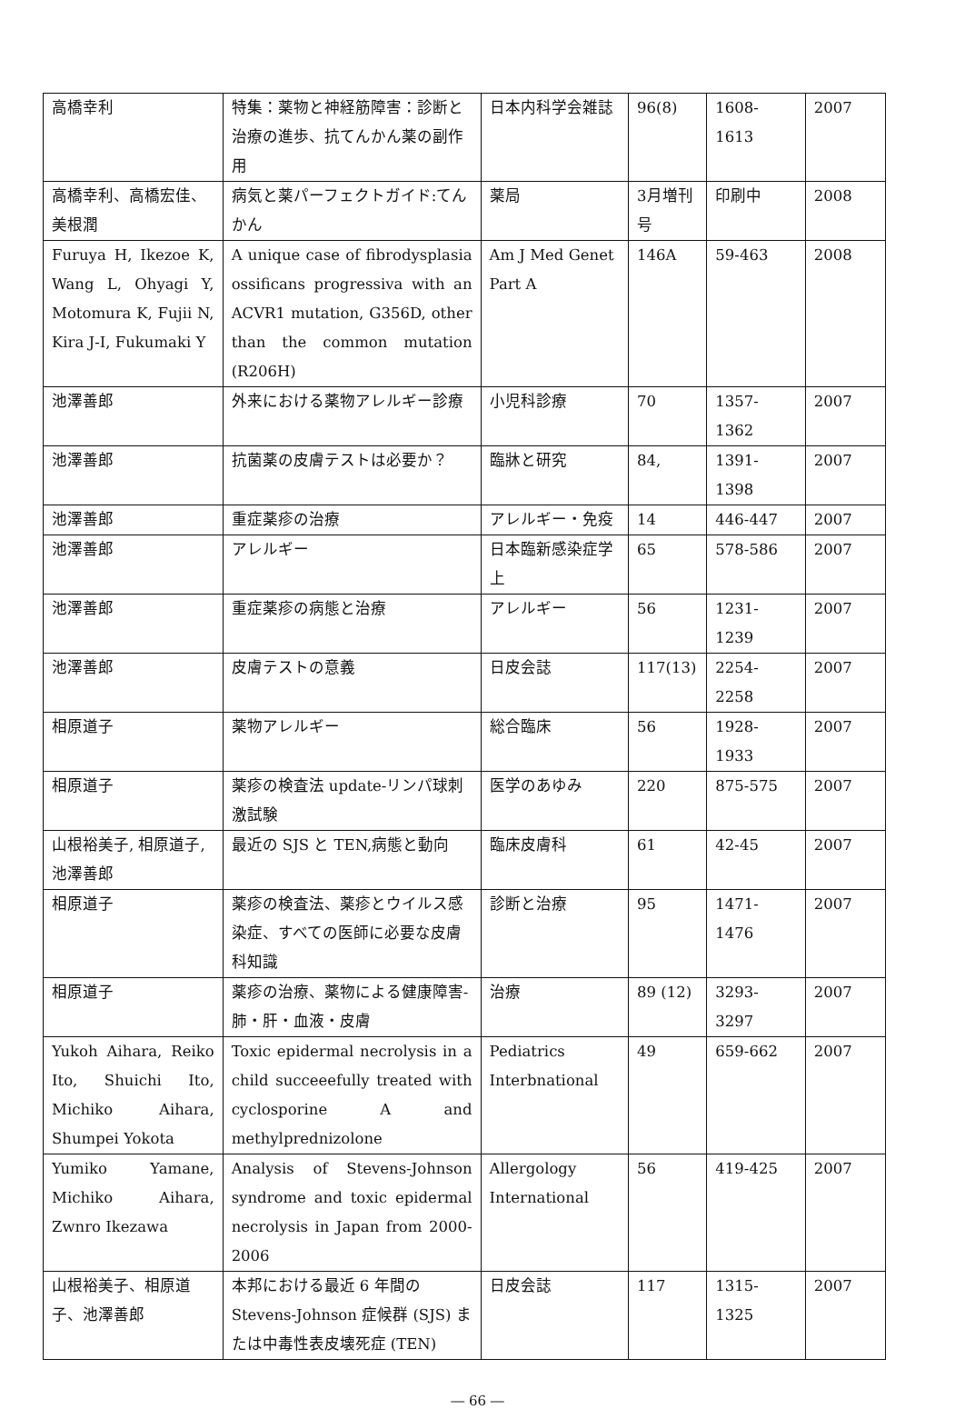| 高橋幸利 | 特集：薬物と神経筋障害：診断と治療の進歩、抗てんかん薬の副作用 | 日本内科学会雑誌 | 96(8) | 1608-1613 | 2007 |
| 高橋幸利、高橋宏佳、美根潤 | 病気と薬パーフェクトガイド:てんかん | 薬局 | 3月増刊号 | 印刷中 | 2008 |
| Furuya H, Ikezoe K, Wang L, Ohyagi Y, Motomura K, Fujii N, Kira J-I, Fukumaki Y | A unique case of fibrodysplasia ossificans progressiva with an ACVR1 mutation, G356D, other than the common mutation (R206H) | Am J Med Genet Part A | 146A | 59-463 | 2008 |
| 池澤善郎 | 外来における薬物アレルギー診療 | 小児科診療 | 70 | 1357-1362 | 2007 |
| 池澤善郎 | 抗菌薬の皮膚テストは必要か？ | 臨牀と研究 | 84, | 1391-1398 | 2007 |
| 池澤善郎 | 重症薬疹の治療 | アレルギー・免疫 | 14 | 446-447 | 2007 |
| 池澤善郎 | アレルギー | 日本臨新感染症学 上 | 65 | 578-586 | 2007 |
| 池澤善郎 | 重症薬疹の病態と治療 | アレルギー | 56 | 1231-1239 | 2007 |
| 池澤善郎 | 皮膚テストの意義 | 日皮会誌 | 117(13) | 2254-2258 | 2007 |
| 相原道子 | 薬物アレルギー | 総合臨床 | 56 | 1928-1933 | 2007 |
| 相原道子 | 薬疹の検査法 update-リンパ球刺激試験 | 医学のあゆみ | 220 | 875-575 | 2007 |
| 山根裕美子, 相原道子, 池澤善郎 | 最近の SJS と TEN,病態と動向 | 臨床皮膚科 | 61 | 42-45 | 2007 |
| 相原道子 | 薬疹の検査法、薬疹とウイルス感染症、すべての医師に必要な皮膚科知識 | 診断と治療 | 95 | 1471-1476 | 2007 |
| 相原道子 | 薬疹の治療、薬物による健康障害-肺・肝・血液・皮膚 | 治療 | 89 (12) | 3293-3297 | 2007 |
| Yukoh Aihara, Reiko Ito, Shuichi Ito, Michiko Aihara, Shumpei Yokota | Toxic epidermal necrolysis in a child succeeefully treated with cyclosporine A and methylprednizolone | Pediatrics Interbnational | 49 | 659-662 | 2007 |
| Yumiko Yamane, Michiko Aihara, Zwnro Ikezawa | Analysis of Stevens-Johnson syndrome and toxic epidermal necrolysis in Japan from 2000-2006 | Allergology International | 56 | 419-425 | 2007 |
| 山根裕美子、相原道子、池澤善郎 | 本邦における最近 6 年間の Stevens-Johnson 症候群 (SJS) または中毒性表皮壊死症 (TEN) | 日皮会誌 | 117 | 1315-1325 | 2007 |
― 66 ―